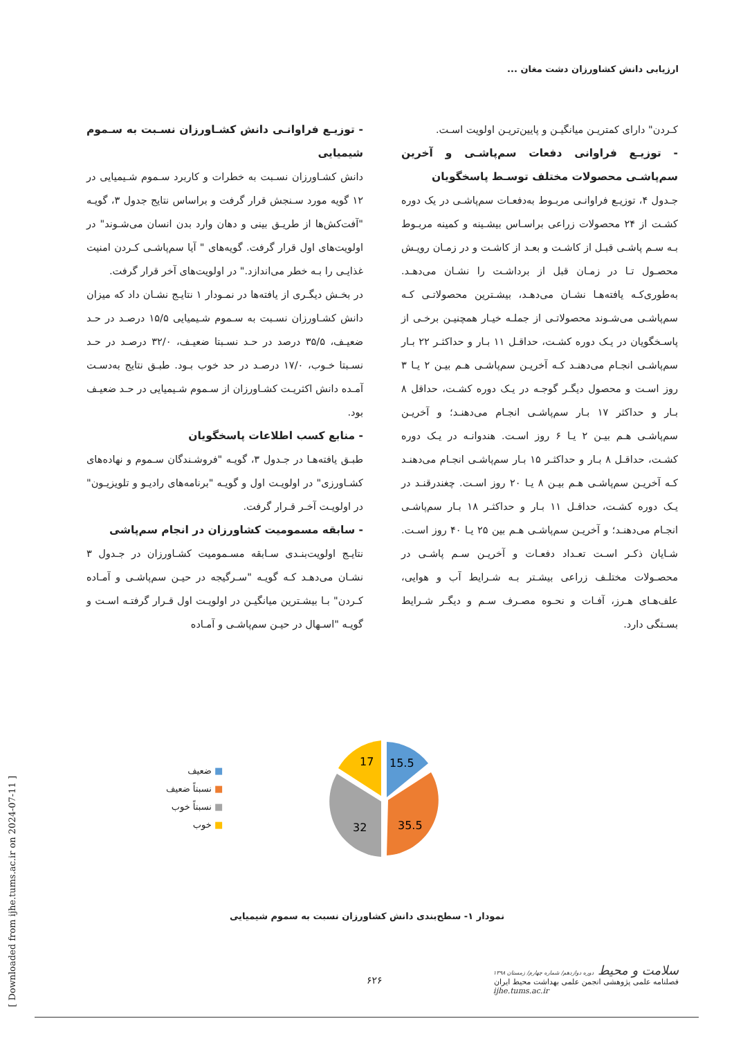ارزیابی دانش کشاورزان دشت مغان ...
- توزیـع فراوانـی دانش کشـاورزان نسـبت به سـموم شیمیایی
دانش کشـاورزان نسـبت به خطرات و کاربرد سـموم شـیمیایی در ۱۲ گویه مورد سـنجش قرار گرفت و براساس نتایج جدول ۳، گویـه "آفت‌کش‌ها از طریـق بینی و دهان وارد بدن انسان می‌شـوند" در اولویت‌های اول قرار گرفت. گویه‌های " آیا سم‌پاشـی کـردن امنیت غذایـی را بـه خطر می‌اندازد." در اولویت‌های آخر قرار گرفت.
در بخـش دیگـری از یافته‌ها در نمـودار ۱ نتایـج نشـان داد که میزان دانش کشـاورزان نسـبت به سـموم شـیمیایی ۱۵/۵ درصـد در حـد ضعیـف، ۳۵/۵ درصد در حـد نسـبتا ضعیـف، ۳۲/۰ درصـد در حـد نسـبتا خـوب، ۱۷/۰ درصـد در حد خوب بـود. طبـق نتایج به‌دسـت آمـده دانش اکثریـت کشـاورزان از سـموم شـیمیایی در حـد ضعیـف بود.
- منابع کسب اطلاعات پاسخگویان
طبـق یافته‌هـا در جـدول ۳، گویـه "فروشـندگان سـموم و نهاده‌های کشـاورزی" در اولویـت اول و گویـه "برنامه‌های رادیـو و تلویزیـون" در اولویـت آخـر قـرار گرفت.
- سابقه مسمومیت کشاورزان در انجام سم‌پاشی
نتایـج اولویت‌بنـدی سـابقه مسـمومیت کشـاورزان در جـدول ۳ نشـان می‌دهـد کـه گویـه "سـرگیجه در حیـن سم‌پاشـی و آمـاده کـردن" بـا بیشـترین میانگیـن در اولویـت اول قـرار گرفتـه اسـت و گویـه "اسـهال در حیـن سم‌پاشـی و آمـاده
کـردن" دارای کمتریـن میانگیـن و پایین‌تریـن اولویت اسـت.
- توزیـع فراوانی دفعات سم‌پاشـی و آخرین سم‌پاشـی محصولات مختلف توسـط پاسخگویان
جـدول ۴، توزیـع فراوانـی مربـوط به‌دفعـات سم‌پاشـی در یک دوره کشـت از ۲۴ محصولات زراعی براسـاس بیشـینه و کمینه مربـوط بـه سـم پاشـی قبـل از کاشـت و بعـد از کاشـت و در زمـان رویـش محصـول تـا در زمـان قبل از برداشـت را نشـان می‌دهـد. به‌طوری‌کـه یافته‌هـا نشـان می‌دهـد، بیشـترین محصولاتـی کـه سم‌پاشـی می‌شـوند محصولاتـی از جملـه خیـار همچنیـن برخـی از پاسـخگویان در یـک دوره کشـت، حداقـل ۱۱ بـار و حداکثـر ۲۲ بـار سم‌پاشـی انجـام می‌دهنـد کـه آخریـن سم‌پاشـی هـم بیـن ۲ یـا ۳ روز اسـت و محصول دیگـر گوجـه در یـک دوره کشـت، حداقل ۸ بـار و حداکثر ۱۷ بـار سم‌پاشـی انجـام می‌دهنـد؛ و آخریـن سم‌پاشـی هـم بیـن ۲ یـا ۶ روز اسـت. هندوانـه در یـک دوره کشـت، حداقـل ۸ بـار و حداکثـر ۱۵ بـار سم‌پاشـی انجـام می‌دهنـد کـه آخریـن سم‌پاشـی هـم بیـن ۸ یـا ۲۰ روز اسـت. چغندرقنـد در یـک دوره کشـت، حداقـل ۱۱ بـار و حداکثـر ۱۸ بـار سم‌پاشـی انجـام می‌دهنـد؛ و آخریـن سم‌پاشـی هـم بین ۲۵ یـا ۴۰ روز اسـت. شـایان ذکـر اسـت تعـداد دفعـات و آخریـن سـم پاشـی در محصـولات مختلـف زراعی بیشـتر بـه شـرایط آب و هوایی، علف‌هـای هـرز، آفـات و نحـوه مصـرف سـم و دیگـر شـرایط بسـتگی دارد.
■ ضعیف
■ نسبتاً ضعیف
■ نسبتاً خوب
■ خوب
15.5
35.5
32
17
نمودار ۱- سطح‌بندی دانش کشاورزان نسبت به سموم شیمیایی
[ Downloaded from ijhe.tums.ac.ir on 2024-07-11 ]
۶۲۶
سلامت و محیط دوره دوازدهم/ شماره چهارم/ زمستان ۱۳۹۸
فصلنامه علمی پژوهشی انجمن علمی بهداشت محیط ایران
ijhe.tums.ac.ir